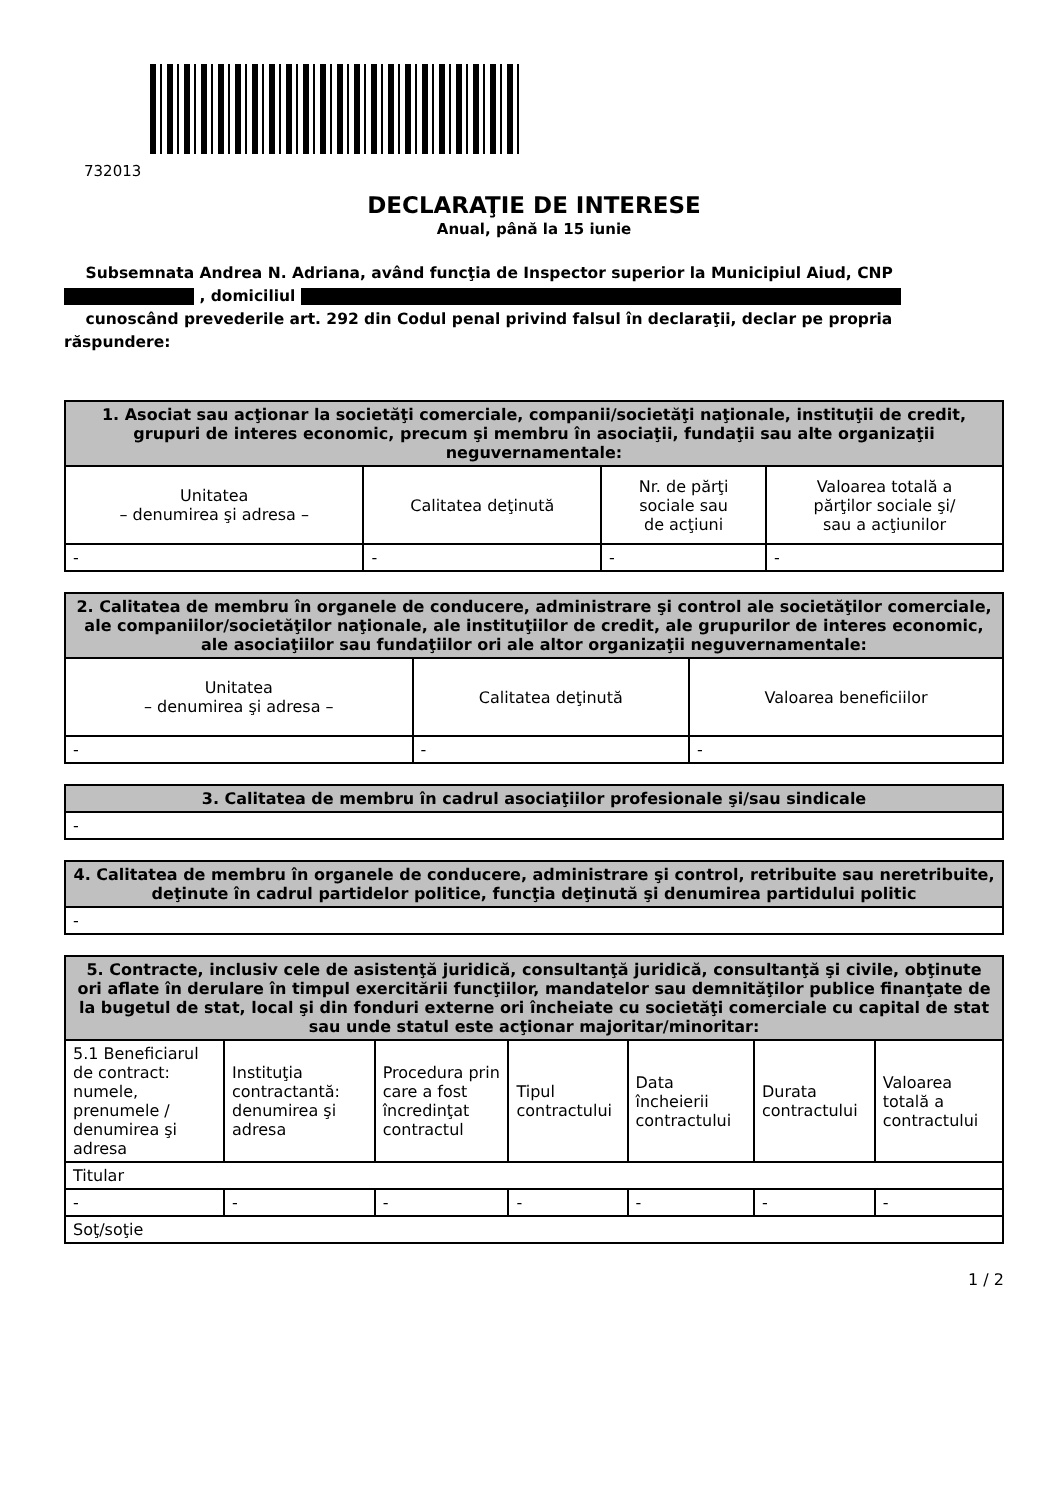732013
DECLARAŢIE DE INTERESE
Anual, până la 15 iunie
Subsemnata Andrea N. Adriana, având funcţia de Inspector superior la Municipiul Aiud, CNP
, domiciliul
cunoscând prevederile art. 292 din Codul penal privind falsul în declaraţii, declar pe propria răspundere:
| 1. Asociat sau acţionar la societăţi comerciale, companii/societăţi naţionale, instituţii de credit, grupuri de interes economic, precum şi membru în asociaţii, fundaţii sau alte organizaţii neguvernamentale: | | | |
| --- | --- | --- | --- |
| Unitatea – denumirea şi adresa – | Calitatea deţinută | Nr. de părţi sociale sau de acţiuni | Valoarea totală a părţilor sociale şi/ sau a acţiunilor |
| - | - | - | - |
| 2. Calitatea de membru în organele de conducere, administrare şi control ale societăţilor comerciale, ale companiilor/societăţilor naţionale, ale instituţiilor de credit, ale grupurilor de interes economic, ale asociaţiilor sau fundaţiilor ori ale altor organizaţii neguvernamentale: | | |
| --- | --- | --- |
| Unitatea – denumirea şi adresa – | Calitatea deţinută | Valoarea beneficiilor |
| - | - | - |
| 3. Calitatea de membru în cadrul asociaţiilor profesionale şi/sau sindicale |
| --- |
| - |
| 4. Calitatea de membru în organele de conducere, administrare şi control, retribuite sau neretribuite, deţinute în cadrul partidelor politice, funcţia deţinută şi denumirea partidului politic |
| --- |
| - |
| 5. Contracte, inclusiv cele de asistenţă juridică, consultanţă juridică, consultanţă şi civile, obţinute ori aflate în derulare în timpul exercitării funcţiilor, mandatelor sau demnităţilor publice finanţate de la bugetul de stat, local şi din fonduri externe ori încheiate cu societăţi comerciale cu capital de stat sau unde statul este acţionar majoritar/minoritar: | | | | | | |
| --- | --- | --- | --- | --- | --- | --- |
| 5.1 Beneficiarul de contract: numele, prenumele / denumirea şi adresa | Instituţia contractantă: denumirea şi adresa | Procedura prin care a fost încredinţat contractul | Tipul contractului | Data încheierii contractului | Durata contractului | Valoarea totală a contractului |
| Titular | | | | | | |
| - | - | - | - | - | - | - |
| Soţ/soţie | | | | | | |
1 / 2